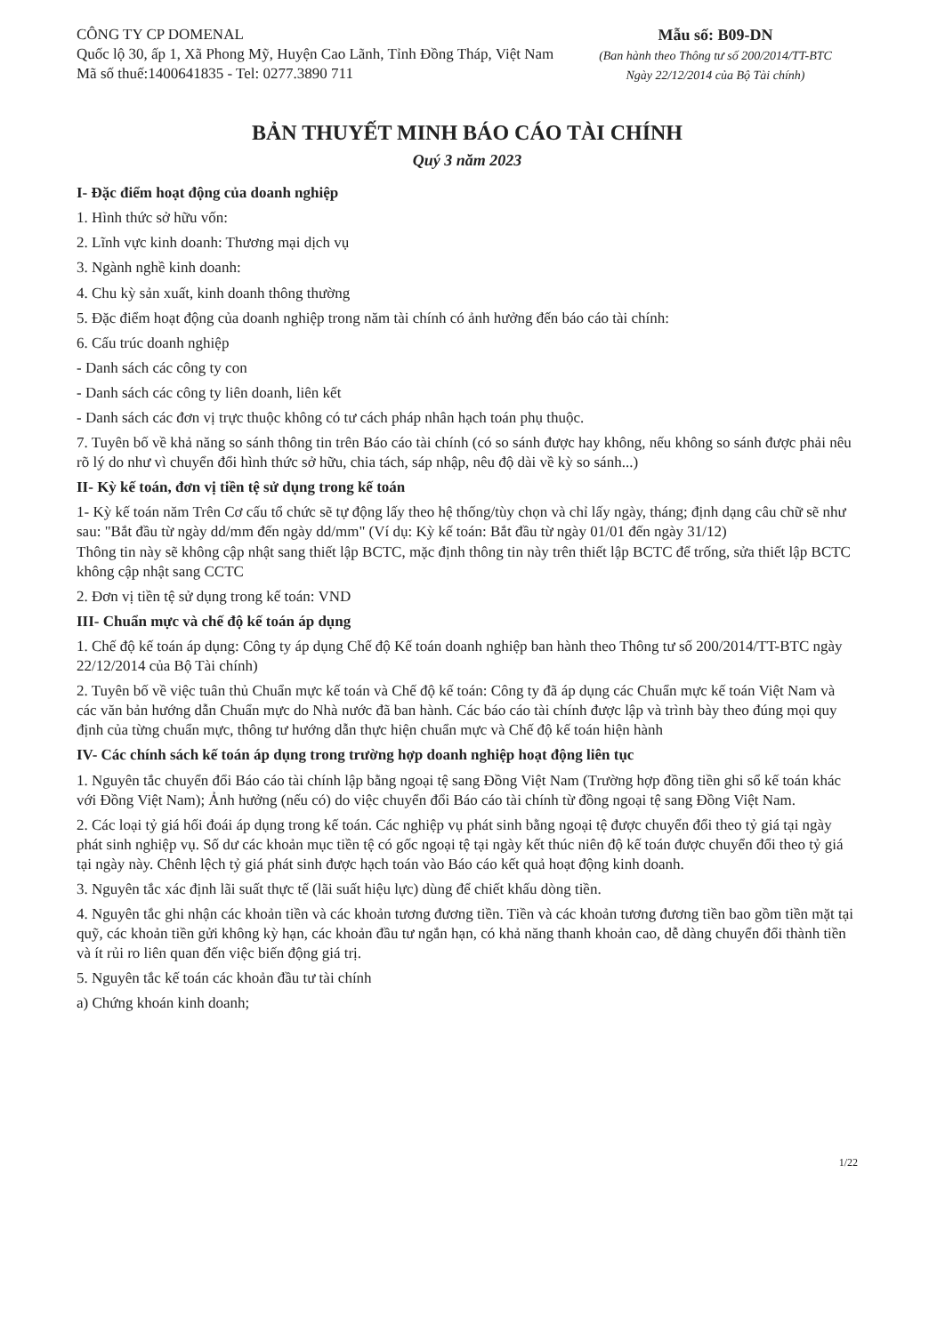CÔNG TY CP DOMENAL
Quốc lộ 30, ấp 1, Xã Phong Mỹ, Huyện Cao Lãnh, Tỉnh Đồng Tháp, Việt Nam
Mã số thuế:1400641835 - Tel: 0277.3890 711
Mẫu số: B09-DN
(Ban hành theo Thông tư số 200/2014/TT-BTC
Ngày 22/12/2014 của Bộ Tài chính)
BẢN THUYẾT MINH BÁO CÁO TÀI CHÍNH
Quý 3 năm 2023
I- Đặc điểm hoạt động của doanh nghiệp
1. Hình thức sở hữu vốn:
2. Lĩnh vực kinh doanh: Thương mại dịch vụ
3. Ngành nghề kinh doanh:
4. Chu kỳ sản xuất, kinh doanh thông thường
5. Đặc điểm hoạt động của doanh nghiệp trong năm tài chính có ảnh hưởng đến báo cáo tài chính:
6. Cấu trúc doanh nghiệp
- Danh sách các công ty con
- Danh sách các công ty liên doanh, liên kết
- Danh sách các đơn vị trực thuộc không có tư cách pháp nhân hạch toán phụ thuộc.
7. Tuyên bố về khả năng so sánh thông tin trên Báo cáo tài chính (có so sánh được hay không, nếu không so sánh được phải nêu rõ lý do như vì chuyển đổi hình thức sở hữu, chia tách, sáp nhập, nêu độ dài về kỳ so sánh...)
II- Kỳ kế toán, đơn vị tiền tệ sử dụng trong kế toán
1- Kỳ kế toán năm Trên Cơ cấu tổ chức sẽ tự động lấy theo hệ thống/tùy chọn và chỉ lấy ngày, tháng; định dạng câu chữ sẽ như sau: "Bắt đầu từ ngày dd/mm đến ngày dd/mm" (Ví dụ: Kỳ kế toán: Bắt đầu từ ngày 01/01 đến ngày 31/12)
Thông tin này sẽ không cập nhật sang thiết lập BCTC, mặc định thông tin này trên thiết lập BCTC để trống, sửa thiết lập BCTC không cập nhật sang CCTC
2. Đơn vị tiền tệ sử dụng trong kế toán: VND
III- Chuẩn mực và chế độ kế toán áp dụng
1. Chế độ kế toán áp dụng: Công ty áp dụng Chế độ Kế toán doanh nghiệp ban hành theo Thông tư số 200/2014/TT-BTC ngày 22/12/2014 của Bộ Tài chính)
2. Tuyên bố về việc tuân thủ Chuẩn mực kế toán và Chế độ kế toán: Công ty đã áp dụng các Chuẩn mực kế toán Việt Nam và các văn bản hướng dẫn Chuẩn mực do Nhà nước đã ban hành. Các báo cáo tài chính được lập và trình bày theo đúng mọi quy định của từng chuẩn mực, thông tư hướng dẫn thực hiện chuẩn mực và Chế độ kế toán hiện hành
IV- Các chính sách kế toán áp dụng trong trường hợp doanh nghiệp hoạt động liên tục
1. Nguyên tắc chuyển đổi Báo cáo tài chính lập bằng ngoại tệ sang Đồng Việt Nam (Trường hợp đồng tiền ghi sổ kế toán khác với Đồng Việt Nam); Ảnh hưởng (nếu có) do việc chuyển đổi Báo cáo tài chính từ đồng ngoại tệ sang Đồng Việt Nam.
2. Các loại tỷ giá hối đoái áp dụng trong kế toán. Các nghiệp vụ phát sinh bằng ngoại tệ được chuyển đổi theo tỷ giá tại ngày phát sinh nghiệp vụ. Số dư các khoản mục tiền tệ có gốc ngoại tệ tại ngày kết thúc niên độ kế toán được chuyển đổi theo tỷ giá tại ngày này. Chênh lệch tỷ giá phát sinh được hạch toán vào Báo cáo kết quả hoạt động kinh doanh.
3. Nguyên tắc xác định lãi suất thực tế (lãi suất hiệu lực) dùng để chiết khấu dòng tiền.
4. Nguyên tắc ghi nhận các khoản tiền và các khoản tương đương tiền. Tiền và các khoản tương đương tiền bao gồm tiền mặt tại quỹ, các khoản tiền gửi không kỳ hạn, các khoản đầu tư ngắn hạn, có khả năng thanh khoản cao, dễ dàng chuyển đổi thành tiền và ít rủi ro liên quan đến việc biến động giá trị.
5. Nguyên tắc kế toán các khoản đầu tư tài chính
a) Chứng khoán kinh doanh;
1/22